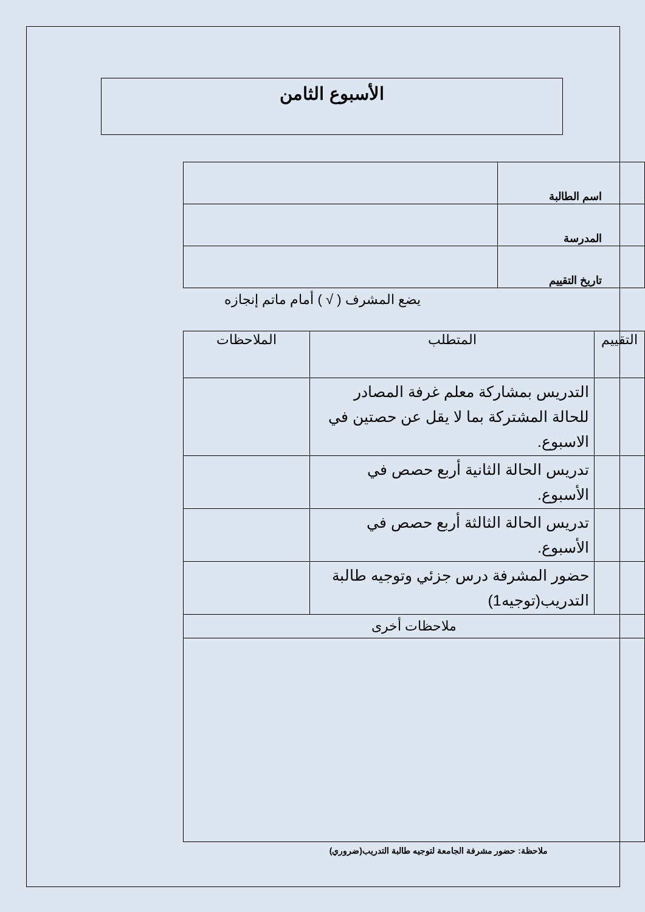الأسبوع الثامن
| اسم الطالبة | |
| المدرسة | |
| تاريخ التقييم | |
يضع المشرف ( √ ) أمام ماتم إنجازه
| التقييم | المتطلب | الملاحظات |
| --- | --- | --- |
| | التدريس بمشاركة معلم غرفة المصادر للحالة المشتركة بما لا يقل عن حصتين في الاسبوع. | |
| | تدريس الحالة الثانية أربع حصص في الأسبوع. | |
| | تدريس الحالة الثالثة أربع حصص في الأسبوع. | |
| | حضور المشرفة درس جزئي وتوجيه طالبة التدريب(توجيه1) | |
| ملاحظات أخرى | | |
ملاحظة: حضور مشرفة الجامعة لتوجيه طالبة التدريب(ضروري)